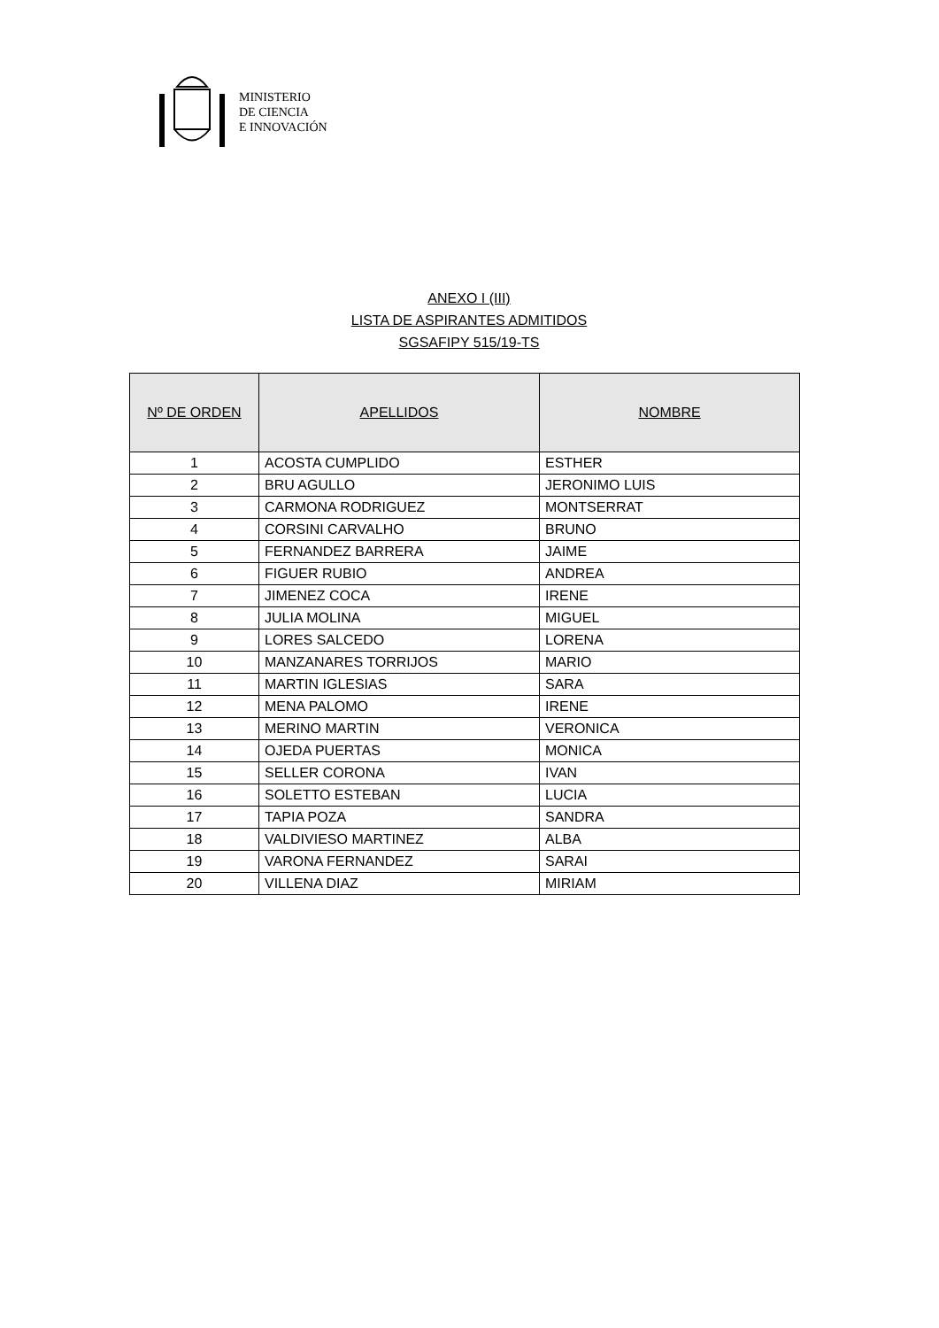MINISTERIO
DE CIENCIA
E INNOVACIÓN
ANEXO I (III)
LISTA DE ASPIRANTES ADMITIDOS
SGSAFIPY 515/19-TS
| Nº DE ORDEN | APELLIDOS | NOMBRE |
| --- | --- | --- |
| 1 | ACOSTA CUMPLIDO | ESTHER |
| 2 | BRU AGULLO | JERONIMO LUIS |
| 3 | CARMONA RODRIGUEZ | MONTSERRAT |
| 4 | CORSINI CARVALHO | BRUNO |
| 5 | FERNANDEZ BARRERA | JAIME |
| 6 | FIGUER RUBIO | ANDREA |
| 7 | JIMENEZ COCA | IRENE |
| 8 | JULIA MOLINA | MIGUEL |
| 9 | LORES SALCEDO | LORENA |
| 10 | MANZANARES TORRIJOS | MARIO |
| 11 | MARTIN IGLESIAS | SARA |
| 12 | MENA PALOMO | IRENE |
| 13 | MERINO MARTIN | VERONICA |
| 14 | OJEDA PUERTAS | MONICA |
| 15 | SELLER CORONA | IVAN |
| 16 | SOLETTO ESTEBAN | LUCIA |
| 17 | TAPIA POZA | SANDRA |
| 18 | VALDIVIESO MARTINEZ | ALBA |
| 19 | VARONA FERNANDEZ | SARAI |
| 20 | VILLENA DIAZ | MIRIAM |